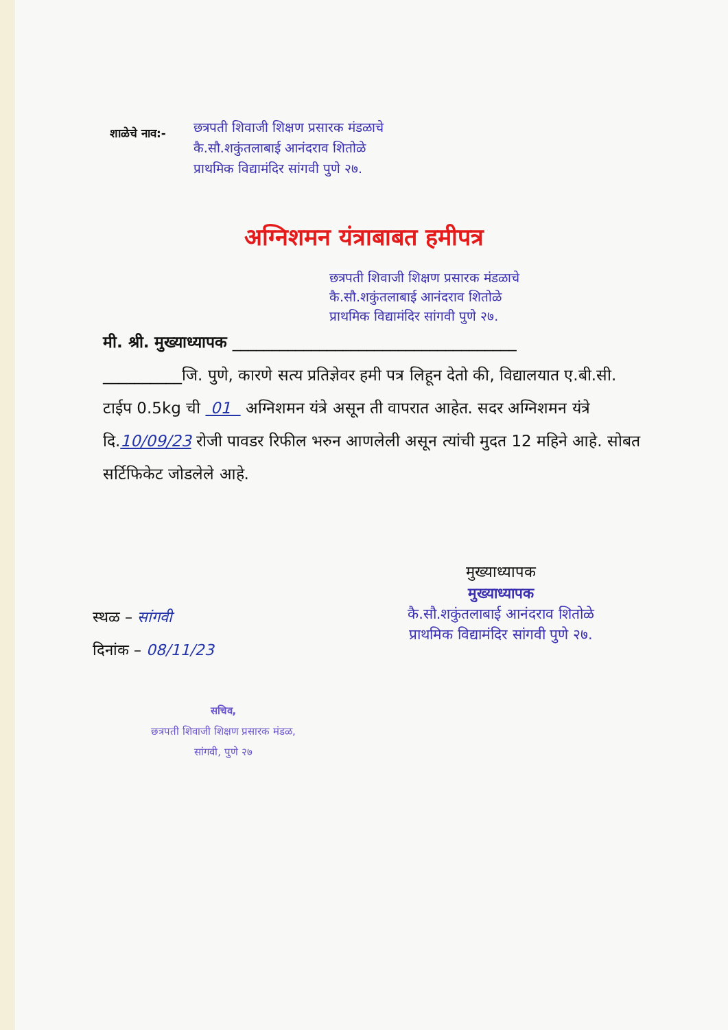शाळेचे नाव:-
छत्रपती शिवाजी शिक्षण प्रसारक मंडळाचे
कै.सौ.शकुंतलाबाई आनंदराव शितोळे
प्राथमिक विद्यामंदिर सांगवी पुणे २७.
अग्निशमन यंत्राबाबत हमीपत्र
छत्रपती शिवाजी शिक्षण प्रसारक मंडळाचे
कै.सौ.शकुंतलाबाई आनंदराव शितोळे
प्राथमिक विद्यामंदिर सांगवी पुणे २७.
मी. श्री. मुख्याध्यापक ____________________________________
__________जि. पुणे, कारणे सत्य प्रतिज्ञेवर हमी पत्र लिहून देतो की, विद्यालयात ए.बी.सी. टाईप 0.5kg ची 01 अग्निशमन यंत्रे असून ती वापरात आहेत. सदर अग्निशमन यंत्रे दि.10/09/23 रोजी पावडर रिफील भरुन आणलेली असून त्यांची मुदत 12 महिने आहे. सोबत सर्टिफिकेट जोडलेले आहे.
मुख्याध्यापक
मुख्याध्यापक
कै.सौ.शकुंतलाबाई आनंदराव शितोळे
प्राथमिक विद्यामंदिर सांगवी पुणे २७.
स्थळ – सांगवी
दिनांक – 08/11/23
सचिव,
छत्रपती शिवाजी शिक्षण प्रसारक मंडळ,
सांगवी, पुणे २७